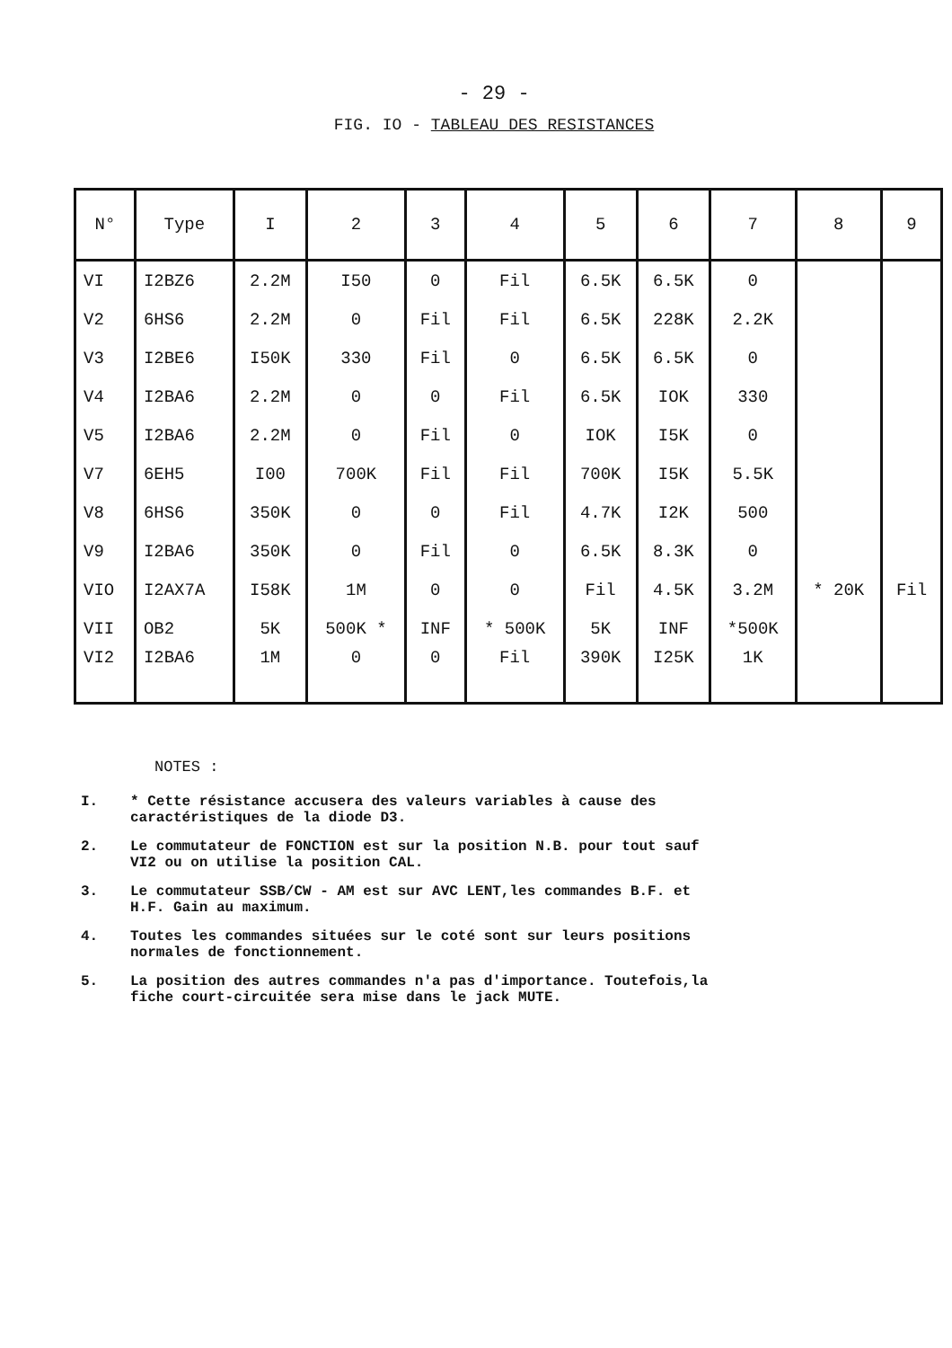- 29 -
FIG. IO - TABLEAU DES RESISTANCES
| N° | Type | I | 2 | 3 | 4 | 5 | 6 | 7 | 8 | 9 |
| --- | --- | --- | --- | --- | --- | --- | --- | --- | --- | --- |
| VI | I2BZ6 | 2.2M | I50 | 0 | Fil | 6.5K | 6.5K | 0 | | |
| V2 | 6HS6 | 2.2M | 0 | Fil | Fil | 6.5K | 228K | 2.2K | | |
| V3 | I2BE6 | I50K | 330 | Fil | 0 | 6.5K | 6.5K | 0 | | |
| V4 | I2BA6 | 2.2M | 0 | 0 | Fil | 6.5K | IOK | 330 | | |
| V5 | I2BA6 | 2.2M | 0 | Fil | 0 | IOK | I5K | 0 | | |
| V7 | 6EH5 | I00 | 700K | Fil | Fil | 700K | I5K | 5.5K | | |
| V8 | 6HS6 | 350K | 0 | 0 | Fil | 4.7K | I2K | 500 | | |
| V9 | I2BA6 | 350K | 0 | Fil | 0 | 6.5K | 8.3K | 0 | | |
| VIO | I2AX7A | I58K | 1M | 0 | 0 | Fil | 4.5K | 3.2M | * 20K | Fil |
| VII | OB2 | 5K | 500K * | INF | * 500K | 5K | INF | *500K | | |
| VI2 | I2BA6 | 1M | 0 | 0 | Fil | 390K | I25K | 1K | | |
NOTES :
I. * Cette résistance accusera des valeurs variables à cause des caractéristiques de la diode D3.
2. Le commutateur de FONCTION est sur la position N.B. pour tout sauf VI2 ou on utilise la position CAL.
3. Le commutateur SSB/CW - AM est sur AVC LENT,les commandes B.F. et H.F. Gain au maximum.
4. Toutes les commandes situées sur le coté sont sur leurs positions normales de fonctionnement.
5. La position des autres commandes n'a pas d'importance. Toutefois,la fiche court-circuitée sera mise dans le jack MUTE.